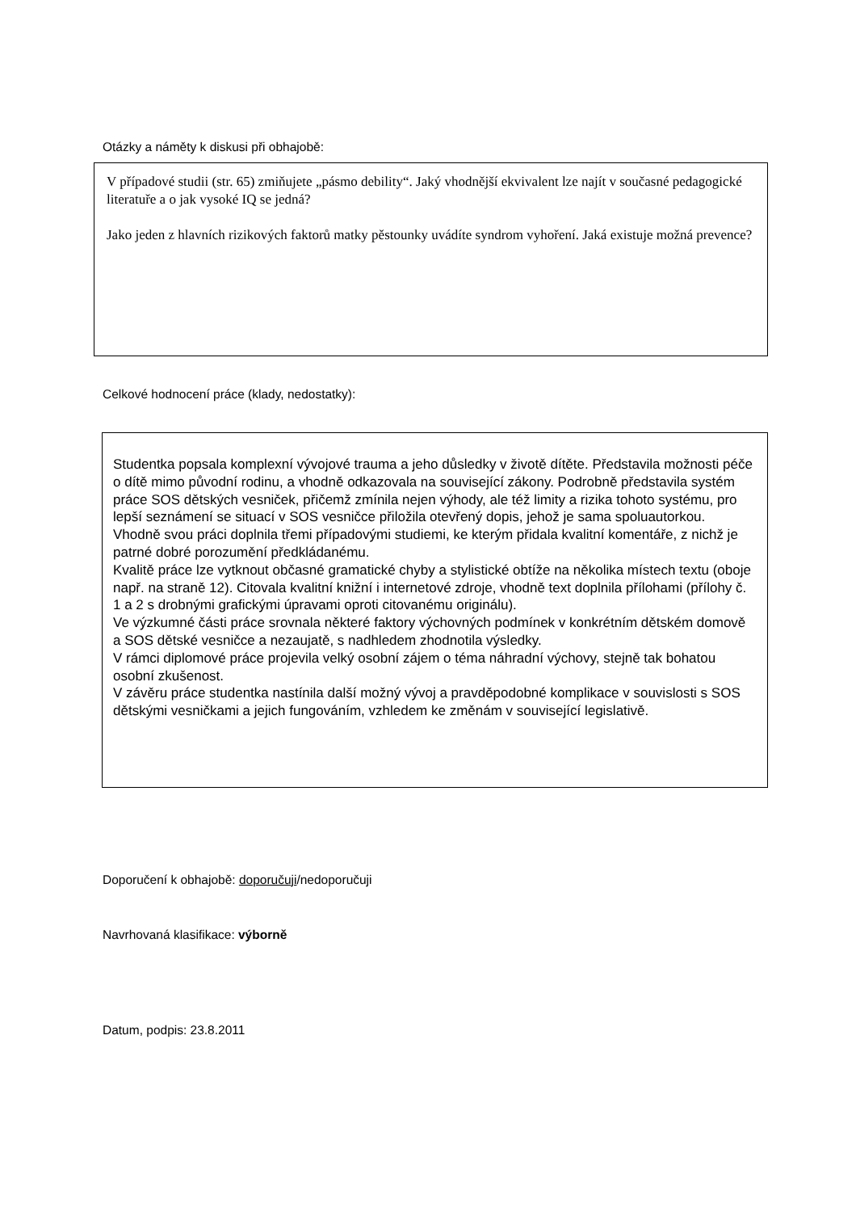Otázky a náměty k diskusi při obhajobě:
V případové studii (str. 65) zmiňujete „pásmo debility“. Jaký vhodnější ekvivalent lze najít v současné pedagogické literatuře a o jak vysoké IQ se jedná?
Jako jeden z hlavních rizikových faktorů matky pěstounky uvádíte syndrom vyhoření. Jaká existuje možná prevence?
Celkové hodnocení práce (klady, nedostatky):
Studentka popsala komplexní vývojové trauma a jeho důsledky v životě dítěte. Představila možnosti péče o dítě mimo původní rodinu, a vhodně odkazovala na související zákony. Podrobně představila systém práce SOS dětských vesniček, přičemž zmínila nejen výhody, ale též limity a rizika tohoto systému, pro lepší seznámení se situací v SOS vesničce přiložila otevřený dopis, jehož je sama spoluautorkou.
Vhodně svou práci doplnila třemi případovými studiemi, ke kterým přidala kvalitní komentáře, z nichž je patrné dobré porozumění předkládanému.
Kvalitě práce lze vytknout občasné gramatické chyby a stylistické obtíže na několika místech textu (oboje např. na straně 12). Citovala kvalitní knižní i internetové zdroje, vhodně text doplnila přílohami (přílohy č. 1 a 2 s drobnými grafickými úpravami oproti citovanému originálu).
Ve výzkumné části práce srovnala některé faktory výchovných podmínek v konkrétním dětském domově a SOS dětské vesničce a nezaujatě, s nadhledem zhodnotila výsledky.
V rámci diplomové práce projevila velký osobní zájem o téma náhradní výchovy, stejně tak bohatou osobní zkušenost.
V závěru práce studentka nastínila další možný vývoj a pravděpodobné komplikace v souvislosti s SOS dětskými vesničkami a jejich fungováním, vzhledem ke změnám v související legislativě.
Doporučení k obhajobě: doporučuji/nedoporučuji
Navrhovaná klasifikace: výborně
Datum, podpis: 23.8.2011